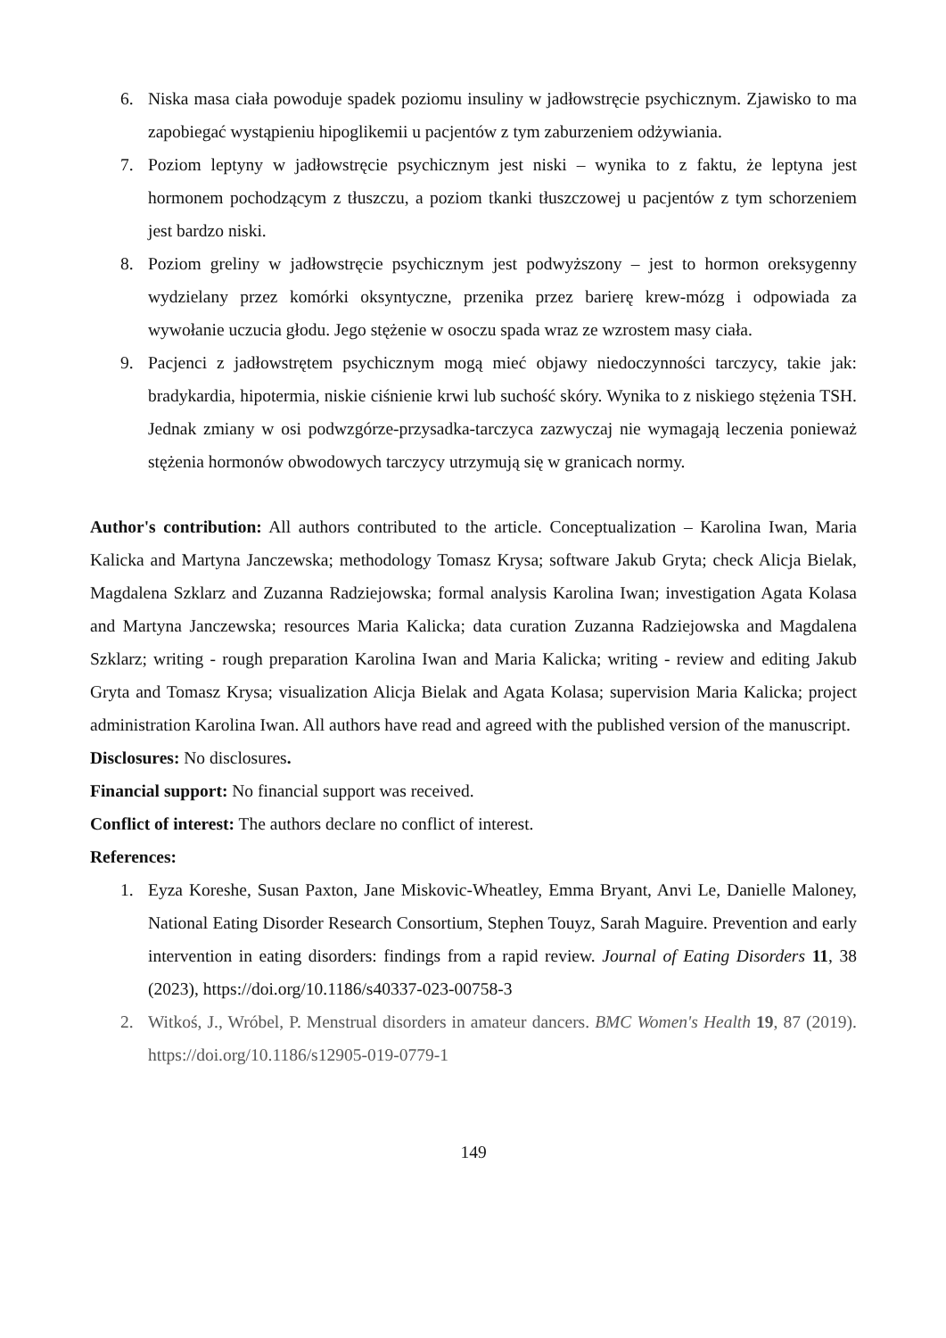6. Niska masa ciała powoduje spadek poziomu insuliny w jadłowstręcie psychicznym. Zjawisko to ma zapobiegać wystąpieniu hipoglikemii u pacjentów z tym zaburzeniem odżywiania.
7. Poziom leptyny w jadłowstręcie psychicznym jest niski – wynika to z faktu, że leptyna jest hormonem pochodzącym z tłuszczu, a poziom tkanki tłuszczowej u pacjentów z tym schorzeniem jest bardzo niski.
8. Poziom greliny w jadłowstręcie psychicznym jest podwyższony – jest to hormon oreksygenny wydzielany przez komórki oksyntyczne, przenika przez barierę krew-mózg i odpowiada za wywołanie uczucia głodu. Jego stężenie w osoczu spada wraz ze wzrostem masy ciała.
9. Pacjenci z jadłowstrętem psychicznym mogą mieć objawy niedoczynności tarczycy, takie jak: bradykardia, hipotermia, niskie ciśnienie krwi lub suchość skóry. Wynika to z niskiego stężenia TSH. Jednak zmiany w osi podwzgórze-przysadka-tarczyca zazwyczaj nie wymagają leczenia ponieważ stężenia hormonów obwodowych tarczycy utrzymują się w granicach normy.
Author's contribution: All authors contributed to the article. Conceptualization – Karolina Iwan, Maria Kalicka and Martyna Janczewska; methodology Tomasz Krysa; software Jakub Gryta; check Alicja Bielak, Magdalena Szklarz and Zuzanna Radziejowska; formal analysis Karolina Iwan; investigation Agata Kolasa and Martyna Janczewska; resources Maria Kalicka; data curation Zuzanna Radziejowska and Magdalena Szklarz; writing - rough preparation Karolina Iwan and Maria Kalicka; writing - review and editing Jakub Gryta and Tomasz Krysa; visualization Alicja Bielak and Agata Kolasa; supervision Maria Kalicka; project administration Karolina Iwan. All authors have read and agreed with the published version of the manuscript.
Disclosures: No disclosures.
Financial support: No financial support was received.
Conflict of interest: The authors declare no conflict of interest.
References:
1. Eyza Koreshe, Susan Paxton, Jane Miskovic-Wheatley, Emma Bryant, Anvi Le, Danielle Maloney, National Eating Disorder Research Consortium, Stephen Touyz, Sarah Maguire. Prevention and early intervention in eating disorders: findings from a rapid review. Journal of Eating Disorders 11, 38 (2023), https://doi.org/10.1186/s40337-023-00758-3
2. Witkoś, J., Wróbel, P. Menstrual disorders in amateur dancers. BMC Women's Health 19, 87 (2019). https://doi.org/10.1186/s12905-019-0779-1
149